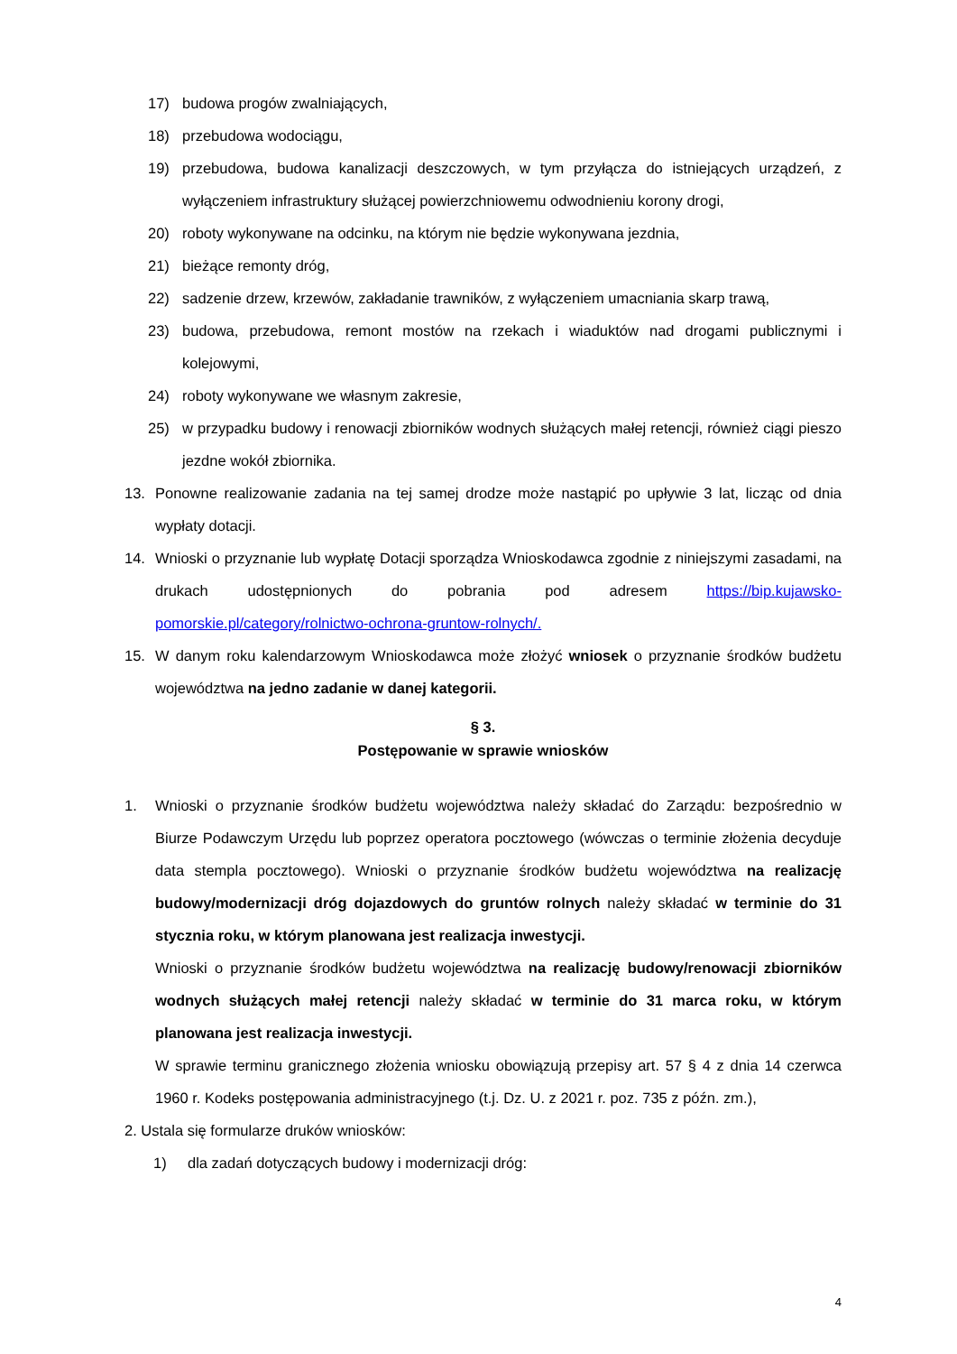17) budowa progów zwalniających,
18) przebudowa wodociągu,
19) przebudowa, budowa kanalizacji deszczowych, w tym przyłącza do istniejących urządzeń, z wyłączeniem infrastruktury służącej powierzchniowemu odwodnieniu korony drogi,
20) roboty wykonywane na odcinku, na którym nie będzie wykonywana jezdnia,
21) bieżące remonty dróg,
22) sadzenie drzew, krzewów, zakładanie trawników, z wyłączeniem umacniania skarp trawą,
23) budowa, przebudowa, remont mostów na rzekach i wiaduktów nad drogami publicznymi i kolejowymi,
24) roboty wykonywane we własnym zakresie,
25) w przypadku budowy i renowacji zbiorników wodnych służących małej retencji, również ciągi pieszo jezdne wokół zbiornika.
13. Ponowne realizowanie zadania na tej samej drodze może nastąpić po upływie 3 lat, licząc od dnia wypłaty dotacji.
14. Wnioski o przyznanie lub wypłatę Dotacji sporządza Wnioskodawca zgodnie z niniejszymi zasadami, na drukach udostępnionych do pobrania pod adresem https://bip.kujawsko-pomorskie.pl/category/rolnictwo-ochrona-gruntow-rolnych/.
15. W danym roku kalendarzowym Wnioskodawca może złożyć wniosek o przyznanie środków budżetu województwa na jedno zadanie w danej kategorii.
§ 3.
Postępowanie w sprawie wniosków
1. Wnioski o przyznanie środków budżetu województwa należy składać do Zarządu: bezpośrednio w Biurze Podawczym Urzędu lub poprzez operatora pocztowego (wówczas o terminie złożenia decyduje data stempla pocztowego). Wnioski o przyznanie środków budżetu województwa na realizację budowy/modernizacji dróg dojazdowych do gruntów rolnych należy składać w terminie do 31 stycznia roku, w którym planowana jest realizacja inwestycji.
Wnioski o przyznanie środków budżetu województwa na realizację budowy/renowacji zbiorników wodnych służących małej retencji należy składać w terminie do 31 marca roku, w którym planowana jest realizacja inwestycji.
W sprawie terminu granicznego złożenia wniosku obowiązują przepisy art. 57 § 4 z dnia 14 czerwca 1960 r. Kodeks postępowania administracyjnego (t.j. Dz. U. z 2021 r. poz. 735 z późn. zm.),
2. Ustala się formularze druków wniosków:
1) dla zadań dotyczących budowy i modernizacji dróg:
4